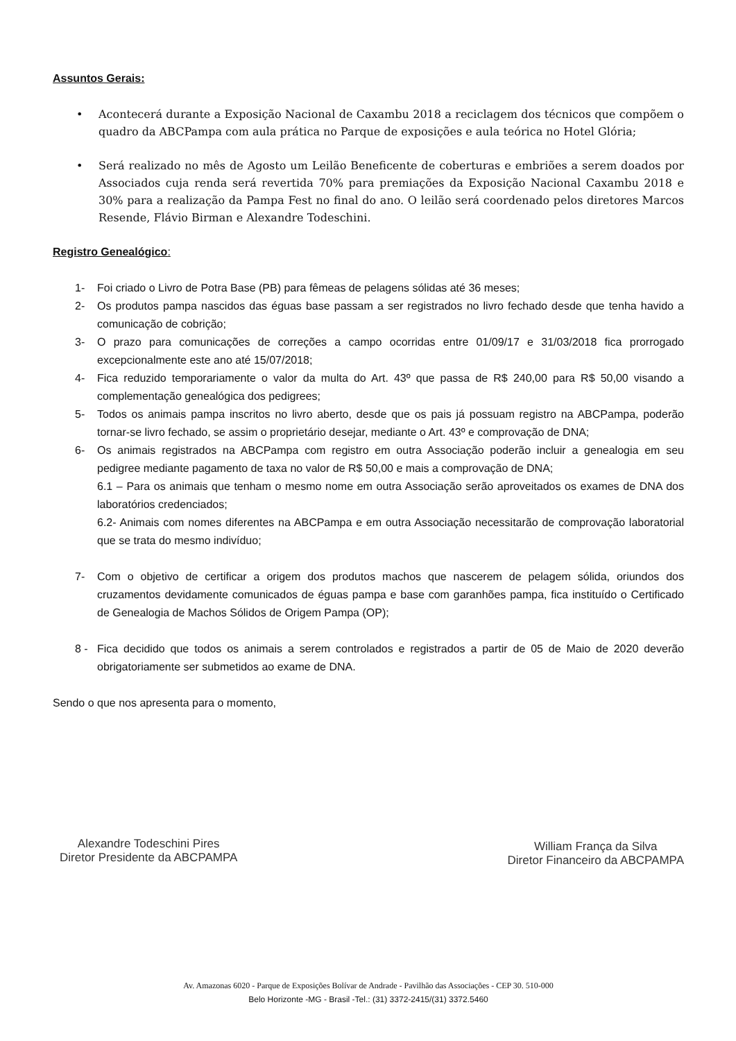Assuntos Gerais:
• Acontecerá durante a Exposição Nacional de Caxambu 2018 a reciclagem dos técnicos que compõem o quadro da ABCPampa com aula prática no Parque de exposições e aula teórica no Hotel Glória;
• Será realizado no mês de Agosto um Leilão Beneficente de coberturas e embriões a serem doados por Associados cuja renda será revertida 70% para premiações da Exposição Nacional Caxambu 2018 e 30% para a realização da Pampa Fest no final do ano. O leilão será coordenado pelos diretores Marcos Resende, Flávio Birman e Alexandre Todeschini.
Registro Genealógico:
1- Foi criado o Livro de Potra Base (PB) para fêmeas de pelagens sólidas até 36 meses;
2- Os produtos pampa nascidos das éguas base passam a ser registrados no livro fechado desde que tenha havido a comunicação de cobrição;
3- O prazo para comunicações de correções a campo ocorridas entre 01/09/17 e 31/03/2018 fica prorrogado excepcionalmente este ano até 15/07/2018;
4- Fica reduzido temporariamente o valor da multa do Art. 43º que passa de R$ 240,00 para R$ 50,00 visando a complementação genealógica dos pedigrees;
5- Todos os animais pampa inscritos no livro aberto, desde que os pais já possuam registro na ABCPampa, poderão tornar-se livro fechado, se assim o proprietário desejar, mediante o Art. 43º e comprovação de DNA;
6- Os animais registrados na ABCPampa com registro em outra Associação poderão incluir a genealogia em seu pedigree mediante pagamento de taxa no valor de R$ 50,00 e mais a comprovação de DNA;
6.1 – Para os animais que tenham o mesmo nome em outra Associação serão aproveitados os exames de DNA dos laboratórios credenciados;
6.2- Animais com nomes diferentes na ABCPampa e em outra Associação necessitarão de comprovação laboratorial que se trata do mesmo indivíduo;
7- Com o objetivo de certificar a origem dos produtos machos que nascerem de pelagem sólida, oriundos dos cruzamentos devidamente comunicados de éguas pampa e base com garanhões pampa, fica instituído o Certificado de Genealogia de Machos Sólidos de Origem Pampa (OP);
8 - Fica decidido que todos os animais a serem controlados e registrados a partir de 05 de Maio de 2020 deverão obrigatoriamente ser submetidos ao exame de DNA.
Sendo o que nos apresenta para o momento,
Alexandre Todeschini Pires
Diretor Presidente da ABCPAMPA
William França da Silva
Diretor Financeiro da ABCPAMPA
Av. Amazonas 6020 - Parque de Exposições Bolívar de Andrade - Pavilhão das Associações - CEP 30. 510-000
Belo Horizonte -MG - Brasil -Tel.: (31) 3372-2415/(31) 3372.5460